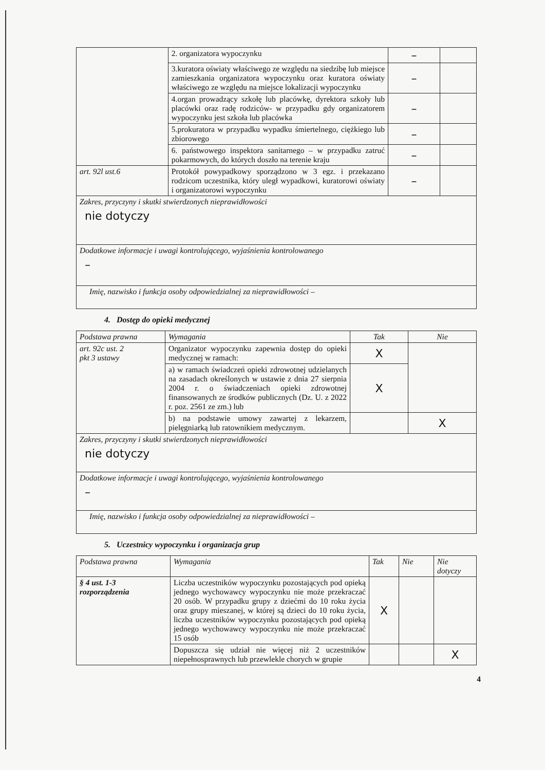| | 2. organizatora wypoczynku | – | |
| | 3.kuratora oświaty właściwego ze względu na siedzibę lub miejsce zamieszkania organizatora wypoczynku oraz kuratora oświaty właściwego ze względu na miejsce lokalizacji wypoczynku | – | |
| | 4.organ prowadzący szkołę lub placówkę, dyrektora szkoły lub placówki oraz radę rodziców- w przypadku gdy organizatorem wypoczynku jest szkoła lub placówka | – | |
| | 5.prokuratora w przypadku wypadku śmiertelnego, ciężkiego lub zbiorowego | – | |
| | 6. państwowego inspektora sanitarnego – w przypadku zatruć pokarmowych, do których doszło na terenie kraju | – | |
| art. 92l ust.6 | Protokół powypadkowy sporządzono w 3 egz. i przekazano rodzicom uczestnika, który uległ wypadkowi, kuratorowi oświaty i organizatorowi wypoczynku | – | |
| Zakres, przyczyny i skutki stwierdzonych nieprawidłowości nie dotyczy | | | |
| Dodatkowe informacje i uwagi kontrolującego, wyjaśnienia kontrolowanego – | | | |
| Imię, nazwisko i funkcja osoby odpowiedzialnej za nieprawidłowości – | | | |
4. Dostęp do opieki medycznej
| Podstawa prawna | Wymagania | Tak | Nie |
| --- | --- | --- | --- |
| art. 92c ust. 2 pkt 3 ustawy | Organizator wypoczynku zapewnia dostęp do opieki medycznej w ramach: | X | |
| | a) w ramach świadczeń opieki zdrowotnej udzielanych na zasadach określonych w ustawie z dnia 27 sierpnia 2004 r. o świadczeniach opieki zdrowotnej finansowanych ze środków publicznych (Dz. U. z 2022 r. poz. 2561 ze zm.) lub | X | |
| | b) na podstawie umowy zawartej z lekarzem, pielęgniarką lub ratownikiem medycznym. | | X |
| Zakres, przyczyny i skutki stwierdzonych nieprawidłowości nie dotyczy | | | |
| Dodatkowe informacje i uwagi kontrolującego, wyjaśnienia kontrolowanego – | | | |
| Imię, nazwisko i funkcja osoby odpowiedzialnej za nieprawidłowości – | | | |
5. Uczestnicy wypoczynku i organizacja grup
| Podstawa prawna | Wymagania | Tak | Nie | Nie dotyczy |
| --- | --- | --- | --- | --- |
| § 4 ust. 1-3 rozporządzenia | Liczba uczestników wypoczynku pozostających pod opieką jednego wychowawcy wypoczynku nie może przekraczać 20 osób. W przypadku grupy z dziećmi do 10 roku życia oraz grupy mieszanej, w której są dzieci do 10 roku życia, liczba uczestników wypoczynku pozostających pod opieką jednego wychowawcy wypoczynku nie może przekraczać 15 osób | X | | |
| | Dopuszcza się udział nie więcej niż 2 uczestników niepełnosprawnych lub przewlekle chorych w grupie | | | X |
4